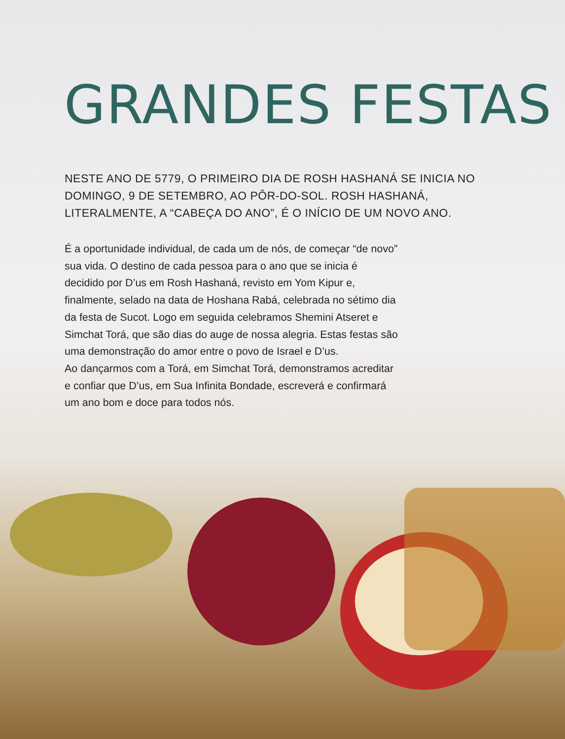GRANDES FESTAS
NESTE ANO DE 5779, O PRIMEIRO DIA DE ROSH HASHANÁ SE INICIA NO DOMINGO, 9 DE SETEMBRO, AO PÔR-DO-SOL. ROSH HASHANÁ, LITERALMENTE, A “CABEÇA DO ANO”, É O INÍCIO DE UM NOVO ANO.
É a oportunidade individual, de cada um de nós, de começar “de novo” sua vida. O destino de cada pessoa para o ano que se inicia é decidido por D’us em Rosh Hashaná, revisto em Yom Kipur e, finalmente, selado na data de Hoshana Rabá, celebrada no sétimo dia da festa de Sucot. Logo em seguida celebramos Shemini Atseret e Simchat Torá, que são dias do auge de nossa alegria. Estas festas são uma demonstração do amor entre o povo de Israel e D’us.
Ao dançarmos com a Torá, em Simchat Torá, demonstramos acreditar e confiar que D’us, em Sua Infinita Bondade, escreverá e confirmará um ano bom e doce para todos nós.